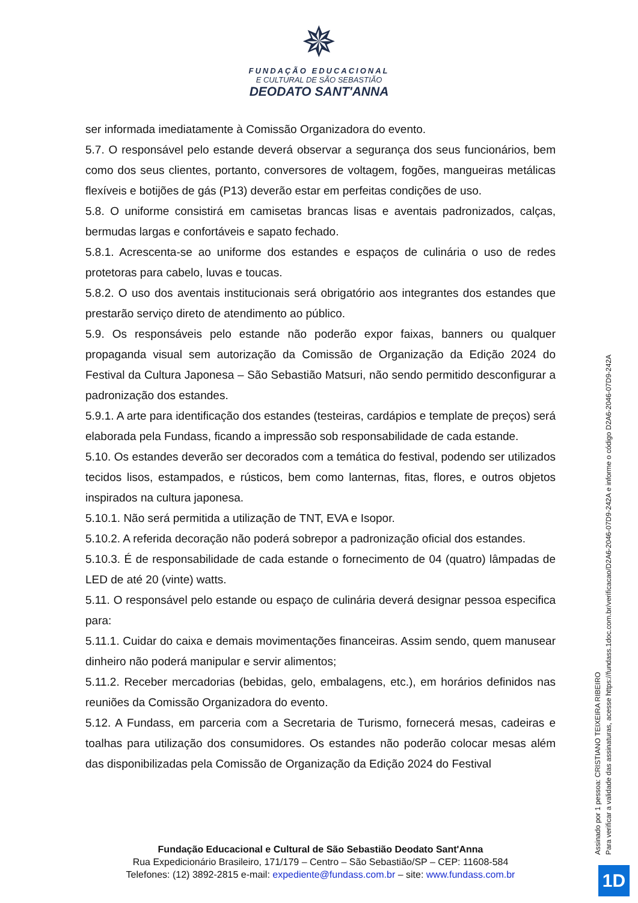✵
FUNDAÇÃO EDUCACIONAL
E CULTURAL DE SÃO SEBASTIÃO
DEODATO SANT'ANNA
ser informada imediatamente à Comissão Organizadora do evento.
5.7. O responsável pelo estande deverá observar a segurança dos seus funcionários, bem como dos seus clientes, portanto, conversores de voltagem, fogões, mangueiras metálicas flexíveis e botijões de gás (P13) deverão estar em perfeitas condições de uso.
5.8. O uniforme consistirá em camisetas brancas lisas e aventais padronizados, calças, bermudas largas e confortáveis e sapato fechado.
5.8.1. Acrescenta-se ao uniforme dos estandes e espaços de culinária o uso de redes protetoras para cabelo, luvas e toucas.
5.8.2. O uso dos aventais institucionais será obrigatório aos integrantes dos estandes que prestarão serviço direto de atendimento ao público.
5.9. Os responsáveis pelo estande não poderão expor faixas, banners ou qualquer propaganda visual sem autorização da Comissão de Organização da Edição 2024 do Festival da Cultura Japonesa – São Sebastião Matsuri, não sendo permitido desconfigurar a padronização dos estandes.
5.9.1. A arte para identificação dos estandes (testeiras, cardápios e template de preços) será elaborada pela Fundass, ficando a impressão sob responsabilidade de cada estande.
5.10. Os estandes deverão ser decorados com a temática do festival, podendo ser utilizados tecidos lisos, estampados, e rústicos, bem como lanternas, fitas, flores, e outros objetos inspirados na cultura japonesa.
5.10.1. Não será permitida a utilização de TNT, EVA e Isopor.
5.10.2. A referida decoração não poderá sobrepor a padronização oficial dos estandes.
5.10.3. É de responsabilidade de cada estande o fornecimento de 04 (quatro) lâmpadas de LED de até 20 (vinte) watts.
5.11. O responsável pelo estande ou espaço de culinária deverá designar pessoa especifica para:
5.11.1. Cuidar do caixa e demais movimentações financeiras. Assim sendo, quem manusear dinheiro não poderá manipular e servir alimentos;
5.11.2. Receber mercadorias (bebidas, gelo, embalagens, etc.), em horários definidos nas reuniões da Comissão Organizadora do evento.
5.12. A Fundass, em parceria com a Secretaria de Turismo, fornecerá mesas, cadeiras e toalhas para utilização dos consumidores. Os estandes não poderão colocar mesas além das disponibilizadas pela Comissão de Organização da Edição 2024 do Festival
Fundação Educacional e Cultural de São Sebastião Deodato Sant'Anna
Rua Expedicionário Brasileiro, 171/179 – Centro – São Sebastião/SP – CEP: 11608-584
Telefones: (12) 3892-2815 e-mail: expediente@fundass.com.br – site: www.fundass.com.br
Assinado por 1 pessoa: CRISTIANO TEIXEIRA RIBEIRO
Para verificar a validade das assinaturas, acesse https://fundass.1doc.com.br/verificacao/D2A6-2046-07D9-242A e informe o código D2A6-2046-07D9-242A
1D